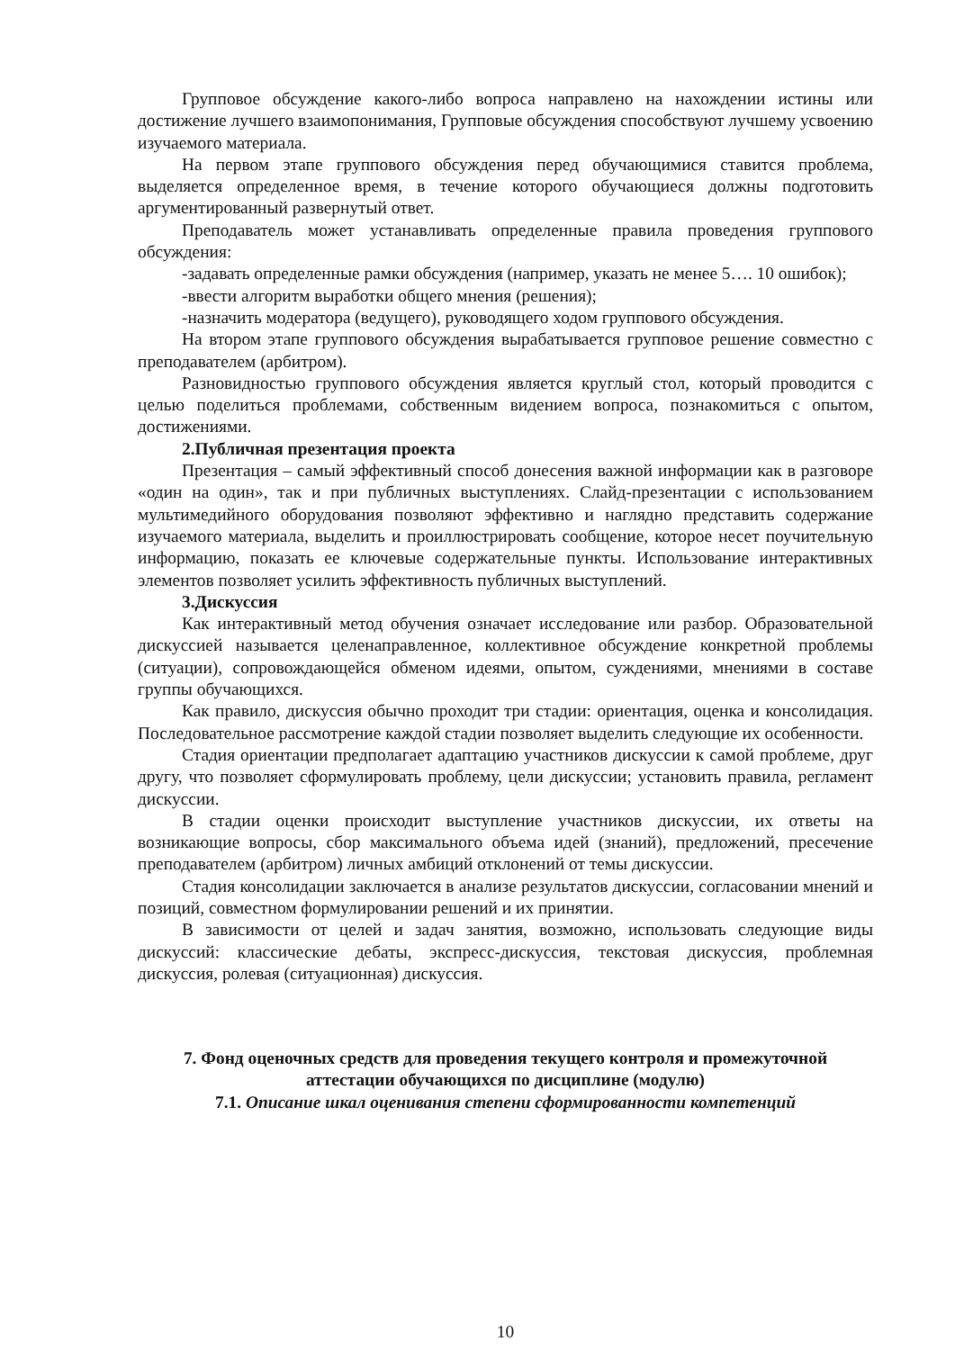Групповое обсуждение какого-либо вопроса направлено на нахождении истины или достижение лучшего взаимопонимания, Групповые обсуждения способствуют лучшему усвоению изучаемого материала.
На первом этапе группового обсуждения перед обучающимися ставится проблема, выделяется определенное время, в течение которого обучающиеся должны подготовить аргументированный развернутый ответ.
Преподаватель может устанавливать определенные правила проведения группового обсуждения:
-задавать определенные рамки обсуждения (например, указать не менее 5…. 10 ошибок);
-ввести алгоритм выработки общего мнения (решения);
-назначить модератора (ведущего), руководящего ходом группового обсуждения.
На втором этапе группового обсуждения вырабатывается групповое решение совместно с преподавателем (арбитром).
Разновидностью группового обсуждения является круглый стол, который проводится с целью поделиться проблемами, собственным видением вопроса, познакомиться с опытом, достижениями.
2.Публичная презентация проекта
Презентация – самый эффективный способ донесения важной информации как в разговоре «один на один», так и при публичных выступлениях. Слайд-презентации с использованием мультимедийного оборудования позволяют эффективно и наглядно представить содержание изучаемого материала, выделить и проиллюстрировать сообщение, которое несет поучительную информацию, показать ее ключевые содержательные пункты. Использование интерактивных элементов позволяет усилить эффективность публичных выступлений.
3.Дискуссия
Как интерактивный метод обучения означает исследование или разбор. Образовательной дискуссией называется целенаправленное, коллективное обсуждение конкретной проблемы (ситуации), сопровождающейся обменом идеями, опытом, суждениями, мнениями в составе группы обучающихся.
Как правило, дискуссия обычно проходит три стадии: ориентация, оценка и консолидация. Последовательное рассмотрение каждой стадии позволяет выделить следующие их особенности.
Стадия ориентации предполагает адаптацию участников дискуссии к самой проблеме, друг другу, что позволяет сформулировать проблему, цели дискуссии; установить правила, регламент дискуссии.
В стадии оценки происходит выступление участников дискуссии, их ответы на возникающие вопросы, сбор максимального объема идей (знаний), предложений, пресечение преподавателем (арбитром) личных амбиций отклонений от темы дискуссии.
Стадия консолидации заключается в анализе результатов дискуссии, согласовании мнений и позиций, совместном формулировании решений и их принятии.
В зависимости от целей и задач занятия, возможно, использовать следующие виды дискуссий: классические дебаты, экспресс-дискуссия, текстовая дискуссия, проблемная дискуссия, ролевая (ситуационная) дискуссия.
7. Фонд оценочных средств для проведения текущего контроля и промежуточной аттестации обучающихся по дисциплине (модулю)
7.1. Описание шкал оценивания степени сформированности компетенций
10